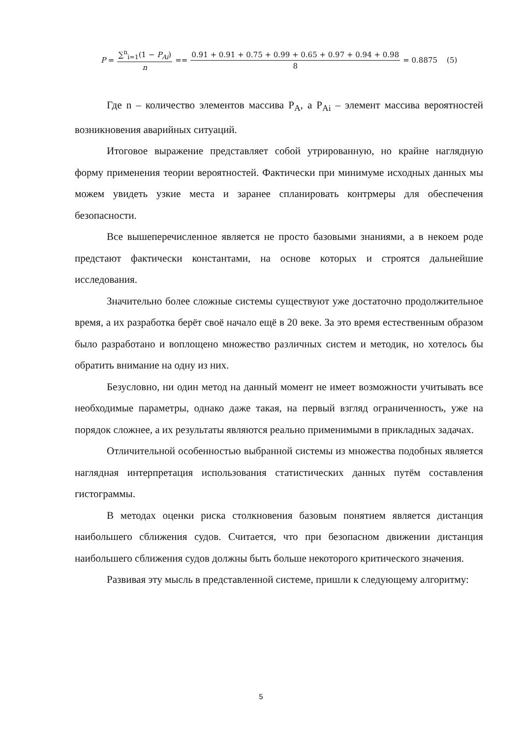P = ∑<sup>n</sup><sub>i=1</sub>(1 − P<sub>Ai</sub>) n == 0.91 + 0.91 + 0.75 + 0.99 + 0.65 + 0.97 + 0.94 + 0.98 8 = 0.8875 (5)
Где n – количество элементов массива P<sub>A</sub>, а P<sub>Ai</sub> – элемент массива вероятностей возникновения аварийных ситуаций.
Итоговое выражение представляет собой утрированную, но крайне наглядную форму применения теории вероятностей. Фактически при минимуме исходных данных мы можем увидеть узкие места и заранее спланировать контрмеры для обеспечения безопасности.
Все вышеперечисленное является не просто базовыми знаниями, а в некоем роде предстают фактически константами, на основе которых и строятся дальнейшие исследования.
Значительно более сложные системы существуют уже достаточно продолжительное время, а их разработка берёт своё начало ещё в 20 веке. За это время естественным образом было разработано и воплощено множество различных систем и методик, но хотелось бы обратить внимание на одну из них.
Безусловно, ни один метод на данный момент не имеет возможности учитывать все необходимые параметры, однако даже такая, на первый взгляд ограниченность, уже на порядок сложнее, а их результаты являются реально применимыми в прикладных задачах.
Отличительной особенностью выбранной системы из множества подобных является наглядная интерпретация использования статистических данных путём составления гистограммы.
В методах оценки риска столкновения базовым понятием является дистанция наибольшего сближения судов. Считается, что при безопасном движении дистанция наибольшего сближения судов должны быть больше некоторого критического значения.
Развивая эту мысль в представленной системе, пришли к следующему алгоритму:
5